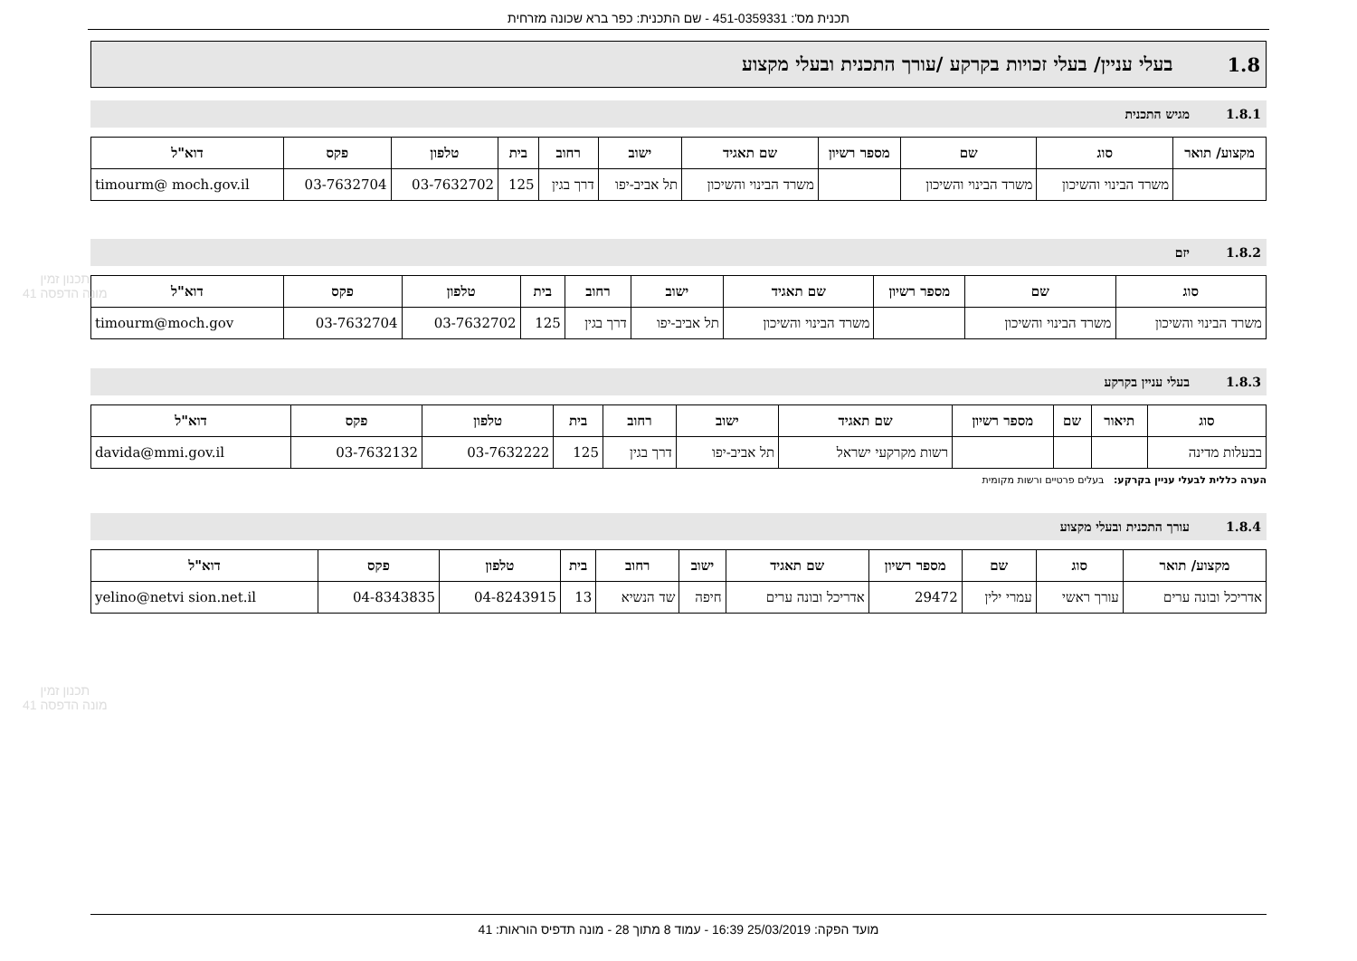תכנית מס': 451-0359331 - שם התכנית: כפר ברא שכונה מזרחית
1.8 בעלי עניין/ בעלי זכויות בקרקע /עורך התכנית ובעלי מקצוע
1.8.1 מגיש התכנית
| מקצוע/ תואר | סוג | שם | מספר רשיון | שם תאגיד | ישוב | רחוב | בית | טלפון | פקס | דוא"ל |
| --- | --- | --- | --- | --- | --- | --- | --- | --- | --- | --- |
| | משרד הבינוי והשיכון | משרד הבינוי והשיכון | | משרד הבינוי והשיכון | תל אביב-יפו | דרך בגין | 125 | 03-7632702 | 03-7632704 | timourm@ moch.gov.il |
1.8.2 יזם
| סוג | שם | מספר רשיון | שם תאגיד | ישוב | רחוב | בית | טלפון | פקס | דוא"ל |
| --- | --- | --- | --- | --- | --- | --- | --- | --- | --- |
| משרד הבינוי והשיכון | משרד הבינוי והשיכון | | משרד הבינוי והשיכון | תל אביב-יפו | דרך בגין | 125 | 03-7632702 | 03-7632704 | timourm@moch.gov |
1.8.3 בעלי עניין בקרקע
| סוג | תיאור | שם | מספר רשיון | שם תאגיד | ישוב | רחוב | בית | טלפון | פקס | דוא"ל |
| --- | --- | --- | --- | --- | --- | --- | --- | --- | --- | --- |
| בבעלות מדינה | | | | רשות מקרקעי ישראל | תל אביב-יפו | דרך בגין | 125 | 03-7632222 | 03-7632132 | davida@mmi.gov.il |
הערה כללית לבעלי עניין בקרקע: בעלים פרטיים ורשות מקומית
1.8.4 עורך התכנית ובעלי מקצוע
| מקצוע/ תואר | סוג | שם | מספר רשיון | שם תאגיד | ישוב | רחוב | בית | טלפון | פקס | דוא"ל |
| --- | --- | --- | --- | --- | --- | --- | --- | --- | --- | --- |
| אדריכל ובונה ערים | עורך ראשי | עמרי ילין | 29472 | אדריכל ובונה ערים | חיפה | שד הנשיא | 13 | 04-8243915 | 04-8343835 | yelino@netvi sion.net.il |
תכנון זמין
מונה הדפסה 41
תכנון זמין
מונה הדפסה 41
מועד הפקה: 25/03/2019 16:39 - עמוד 8 מתוך 28 - מונה תדפיס הוראות: 41